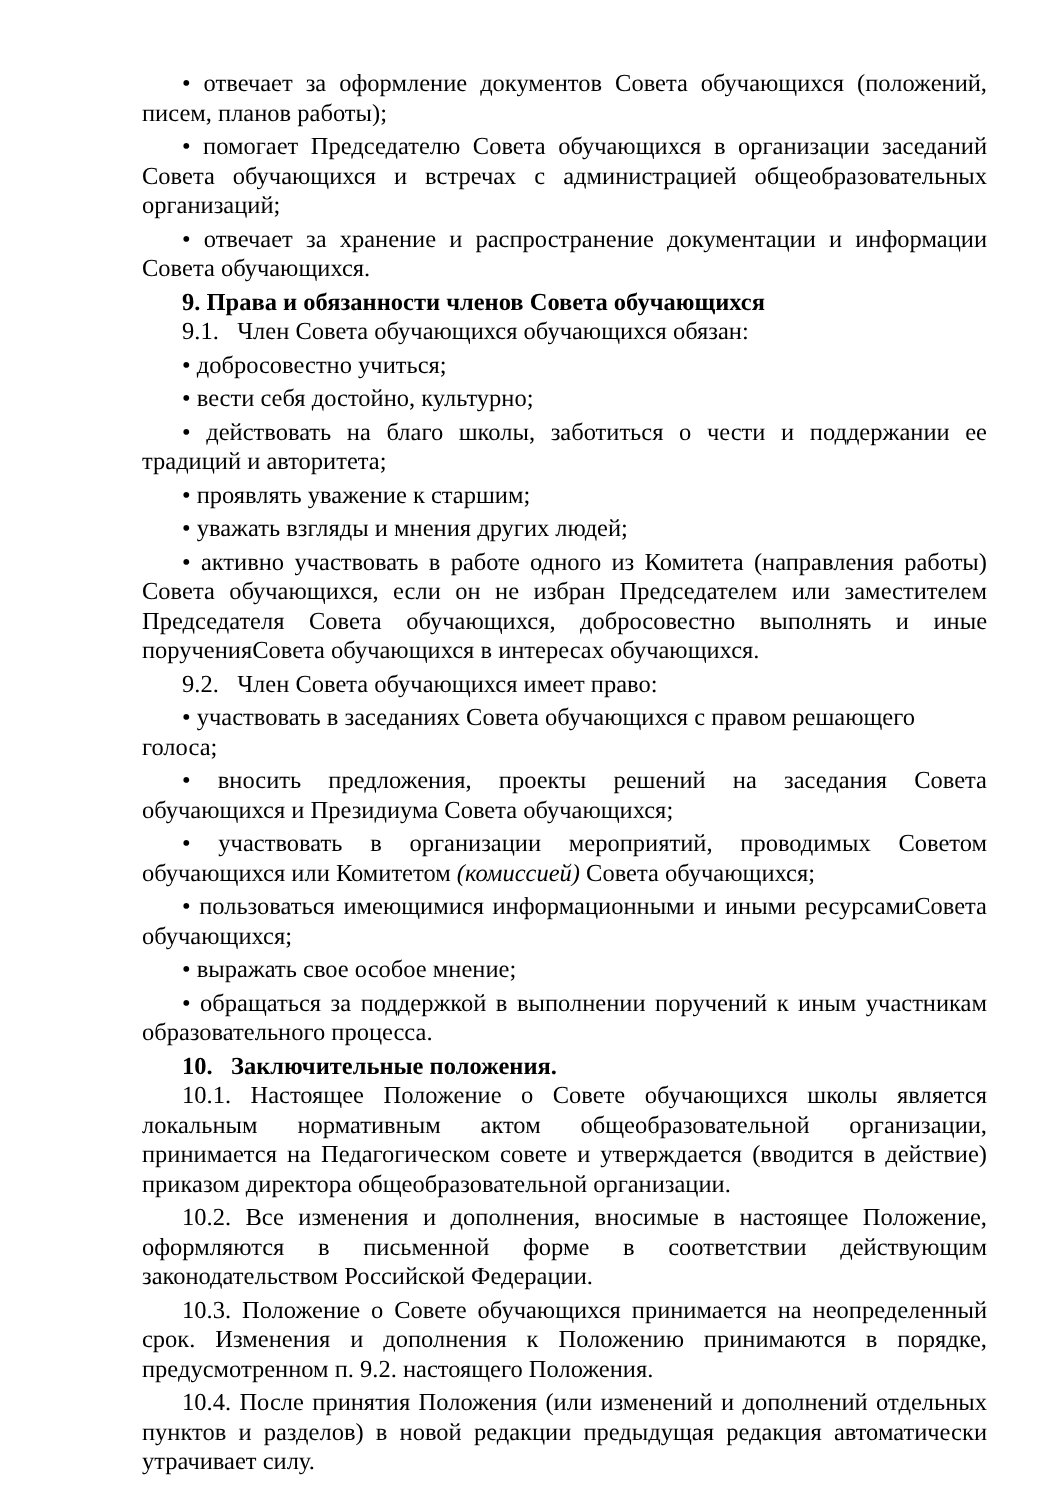• отвечает за оформление документов Совета обучающихся (положений, писем, планов работы);
• помогает Председателю Совета обучающихся в организации заседаний Совета обучающихся и встречах с администрацией общеобразовательных организаций;
• отвечает за хранение и распространение документации и информации Совета обучающихся.
9. Права и обязанности членов Совета обучающихся
9.1. Член Совета обучающихся обучающихся обязан:
• добросовестно учиться;
• вести себя достойно, культурно;
• действовать на благо школы, заботиться о чести и поддержании ее традиций и авторитета;
• проявлять уважение к старшим;
• уважать взгляды и мнения других людей;
• активно участвовать в работе одного из Комитета (направления работы) Совета обучающихся, если он не избран Председателем или заместителем Председателя Совета обучающихся, добросовестно выполнять и иные порученияСовета обучающихся в интересах обучающихся.
9.2. Член Совета обучающихся имеет право:
• участвовать в заседаниях Совета обучающихся с правом решающего голоса;
• вносить предложения, проекты решений на заседания Совета обучающихся и Президиума Совета обучающихся;
• участвовать в организации мероприятий, проводимых Советом обучающихся или Комитетом (комиссией) Совета обучающихся;
• пользоваться имеющимися информационными и иными ресурсамиСовета обучающихся;
• выражать свое особое мнение;
• обращаться за поддержкой в выполнении поручений к иным участникам образовательного процесса.
10. Заключительные положения.
10.1. Настоящее Положение о Совете обучающихся школы является локальным нормативным актом общеобразовательной организации, принимается на Педагогическом совете и утверждается (вводится в действие) приказом директора общеобразовательной организации.
10.2. Все изменения и дополнения, вносимые в настоящее Положение, оформляются в письменной форме в соответствии действующим законодательством Российской Федерации.
10.3. Положение о Совете обучающихся принимается на неопределенный срок. Изменения и дополнения к Положению принимаются в порядке, предусмотренном п. 9.2. настоящего Положения.
10.4. После принятия Положения (или изменений и дополнений отдельных пунктов и разделов) в новой редакции предыдущая редакция автоматически утрачивает силу.